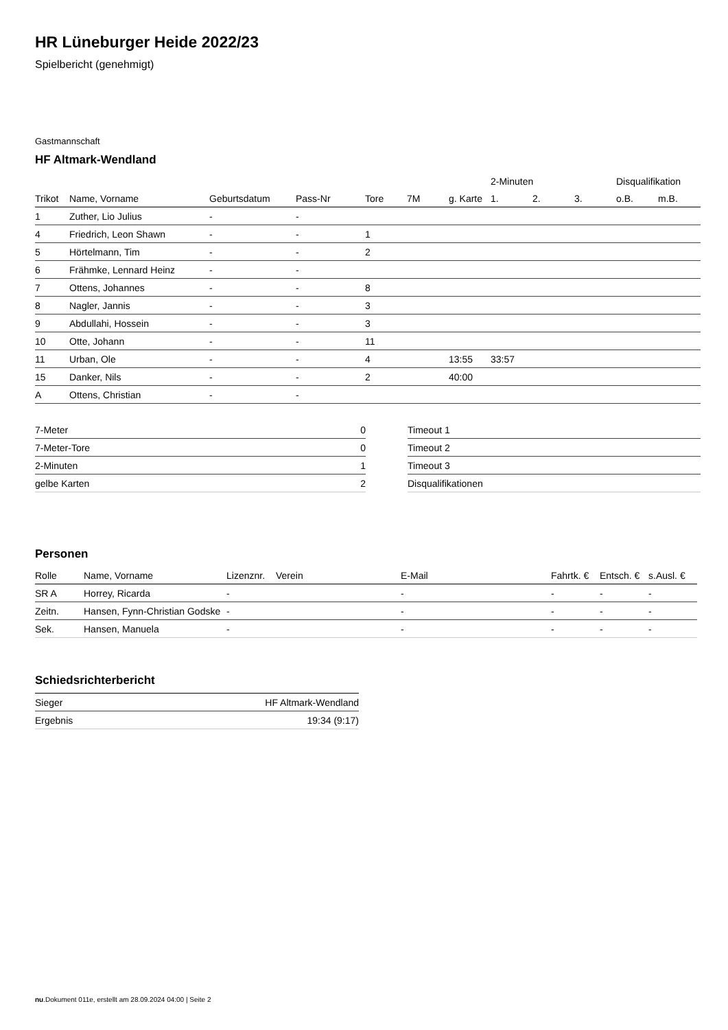HR Lüneburger Heide 2022/23
Spielbericht (genehmigt)
Gastmannschaft
HF Altmark-Wendland
| | | | | | | | 2-Minuten | | | Disqualifikation | |
| --- | --- | --- | --- | --- | --- | --- | --- | --- | --- | --- | --- |
| Trikot | Name, Vorname | Geburtsdatum | Pass-Nr | Tore | 7M | g. Karte | 1. | 2. | 3. | o.B. | m.B. |
| 1 | Zuther, Lio Julius | - | - | | | | | | | | |
| 4 | Friedrich, Leon Shawn | - | - | 1 | | | | | | | |
| 5 | Hörtelmann, Tim | - | - | 2 | | | | | | | |
| 6 | Frähmke, Lennard Heinz | - | - | | | | | | | | |
| 7 | Ottens, Johannes | - | - | 8 | | | | | | | |
| 8 | Nagler, Jannis | - | - | 3 | | | | | | | |
| 9 | Abdullahi, Hossein | - | - | 3 | | | | | | | |
| 10 | Otte, Johann | - | - | 11 | | | | | | | |
| 11 | Urban, Ole | - | - | 4 | | 13:55 | 33:57 | | | | |
| 15 | Danker, Nils | - | - | 2 | | 40:00 | | | | | |
| A | Ottens, Christian | - | - | | | | | | | | |
| 7-Meter | 0 |
| 7-Meter-Tore | 0 |
| 2-Minuten | 1 |
| gelbe Karten | 2 |
| Timeout 1 |
| Timeout 2 |
| Timeout 3 |
| Disqualifikationen |
Personen
| Rolle | Name, Vorname | Lizenznr. | Verein | E-Mail | Fahrtk. € | Entsch. € | s.Ausl. € |
| --- | --- | --- | --- | --- | --- | --- | --- |
| SR A | Horrey, Ricarda | - | | - | - | - | - |
| Zeitn. | Hansen, Fynn-Christian Godske | - | | - | - | - | - |
| Sek. | Hansen, Manuela | - | | - | - | - | - |
Schiedsrichterbericht
| Sieger | HF Altmark-Wendland |
| Ergebnis | 19:34 (9:17) |
nu.Dokument 011e, erstellt am 28.09.2024 04:00 | Seite 2